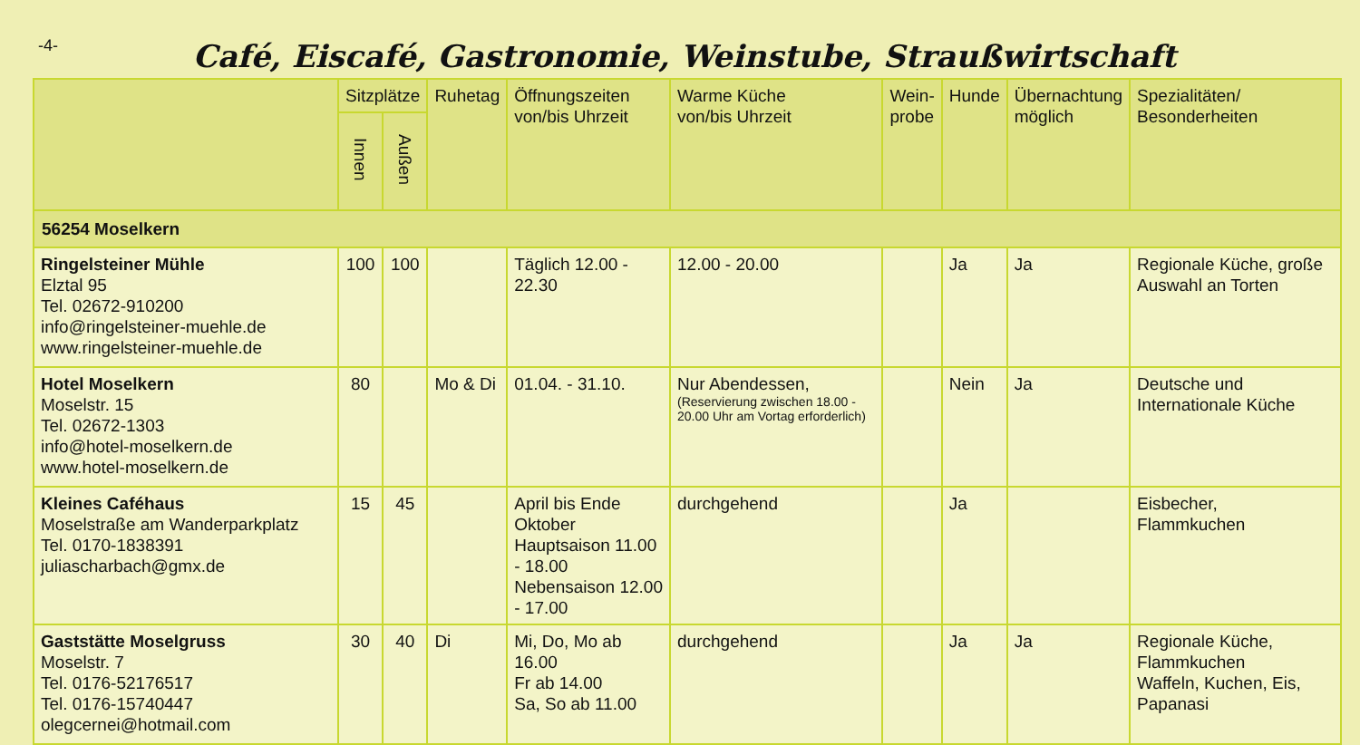-4-
Café, Eiscafé, Gastronomie, Weinstube, Straußwirtschaft
| | Sitzplätze | | Ruhetag | Öffnungszeiten von/bis Uhrzeit | Warme Küche von/bis Uhrzeit | Wein- probe | Hunde | Übernachtung möglich | Spezialitäten/ Besonderheiten |
| --- | --- | --- | --- | --- | --- | --- | --- | --- | --- |
| | Innen | Außen | | | | | | | |
| 56254 Moselkern | | | | | | | | | |
| Ringelsteiner Mühle Elztal 95 Tel. 02672-910200 info@ringelsteiner-muehle.de www.ringelsteiner-muehle.de | 100 | 100 | | Täglich 12.00 - 22.30 | 12.00 - 20.00 | | Ja | Ja | Regionale Küche, große Auswahl an Torten |
| Hotel Moselkern Moselstr. 15 Tel. 02672-1303 info@hotel-moselkern.de www.hotel-moselkern.de | 80 | | Mo & Di | 01.04. - 31.10. | Nur Abendessen, (Reservierung zwischen 18.00 - 20.00 Uhr am Vortag erforderlich) | | Nein | Ja | Deutsche und Internationale Küche |
| Kleines Caféhaus Moselstraße am Wanderparkplatz Tel. 0170-1838391 juliascharbach@gmx.de | 15 | 45 | | April bis Ende Oktober Hauptsaison 11.00 - 18.00 Nebensaison 12.00 - 17.00 | durchgehend | | Ja | | Eisbecher, Flammkuchen |
| Gaststätte Moselgruss Moselstr. 7 Tel. 0176-52176517 Tel. 0176-15740447 olegcernei@hotmail.com | 30 | 40 | Di | Mi, Do, Mo ab 16.00 Fr ab 14.00 Sa, So ab 11.00 | durchgehend | | Ja | Ja | Regionale Küche, Flammkuchen Waffeln, Kuchen, Eis, Papanasi |